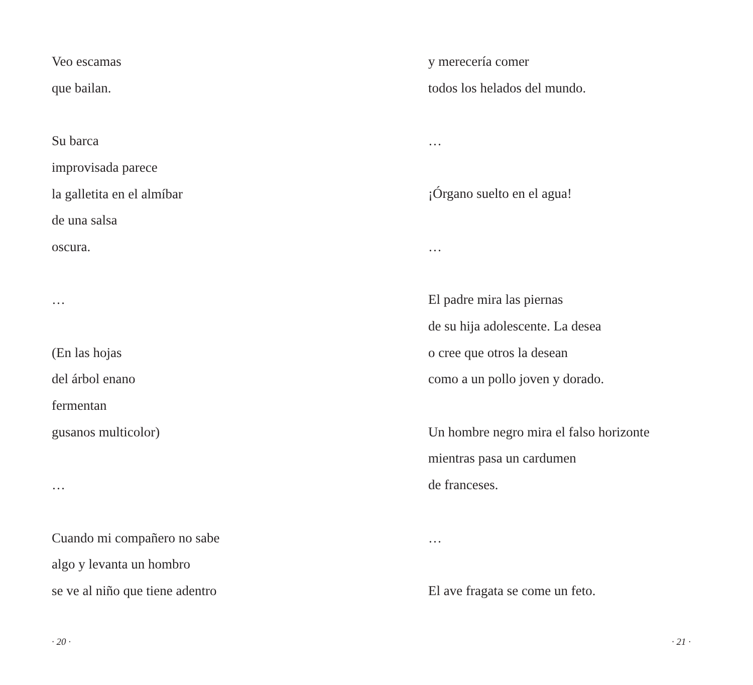Veo escamas
que bailan.
Su barca
improvisada parece
la galletita en el almíbar
de una salsa
oscura.
…
(En las hojas
del árbol enano
fermentan
gusanos multicolor)
…
Cuando mi compañero no sabe
algo y levanta un hombro
se ve al niño que tiene adentro
· 20 ·
y merecería comer
todos los helados del mundo.
…
¡Órgano suelto en el agua!
…
El padre mira las piernas
de su hija adolescente. La desea
o cree que otros la desean
como a un pollo joven y dorado.
Un hombre negro mira el falso horizonte
mientras pasa un cardumen
de franceses.
…
El ave fragata se come un feto.
· 21 ·